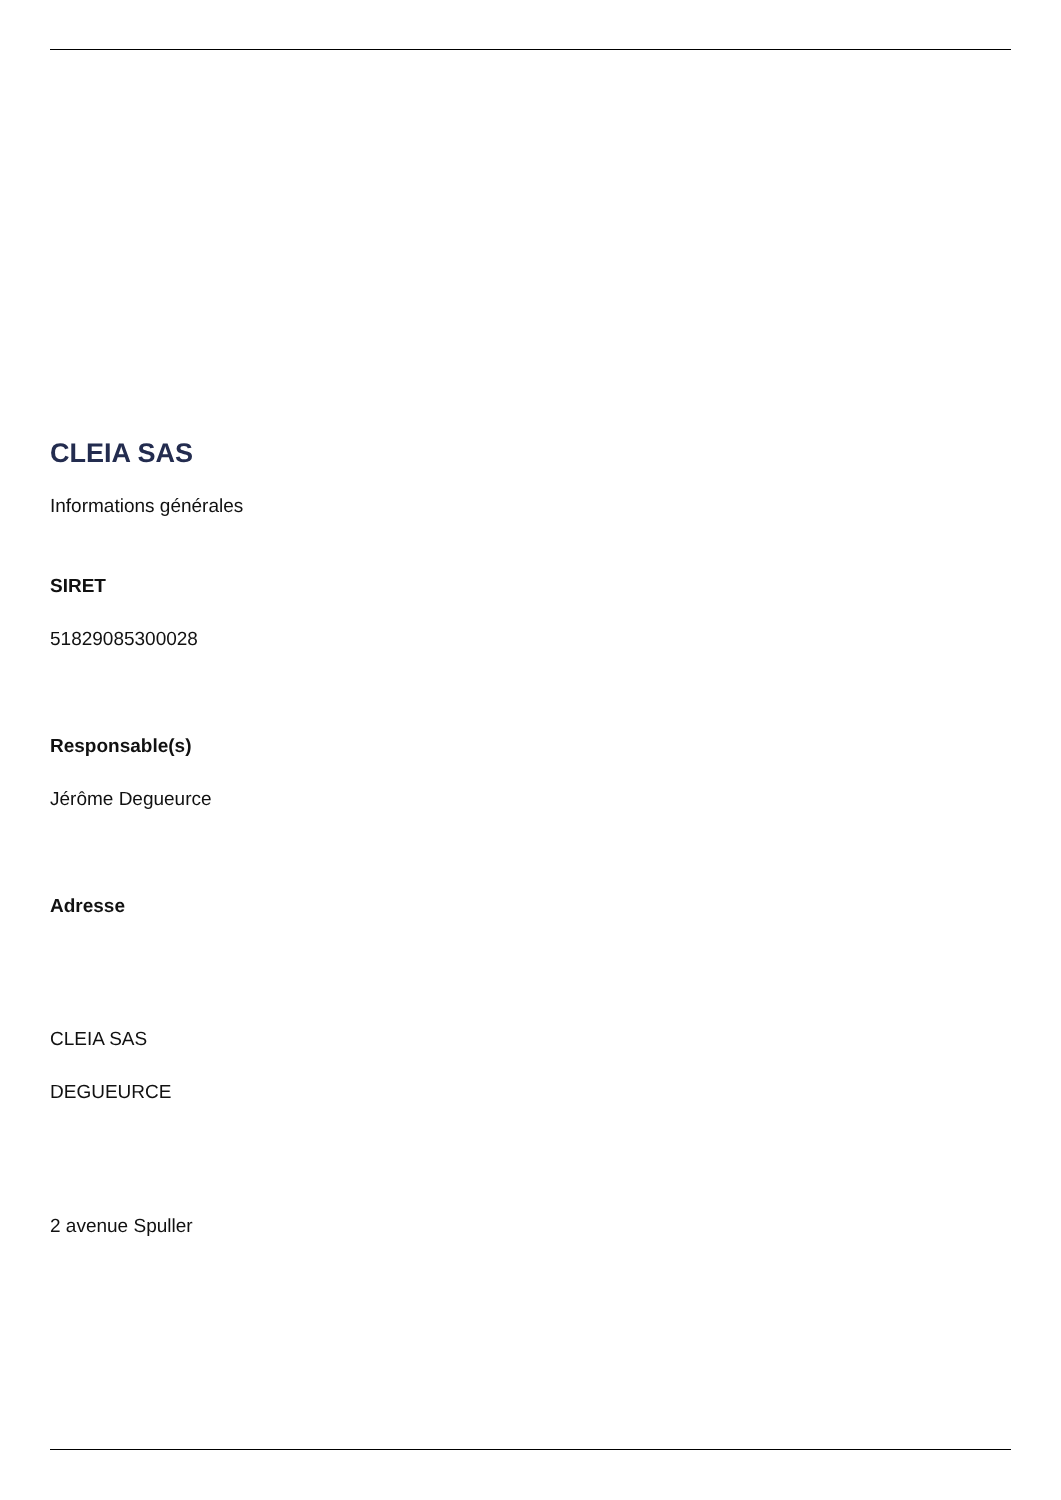CLEIA SAS
Informations générales
SIRET
51829085300028
Responsable(s)
Jérôme Degueurce
Adresse
CLEIA SAS
DEGUEURCE
2 avenue Spuller